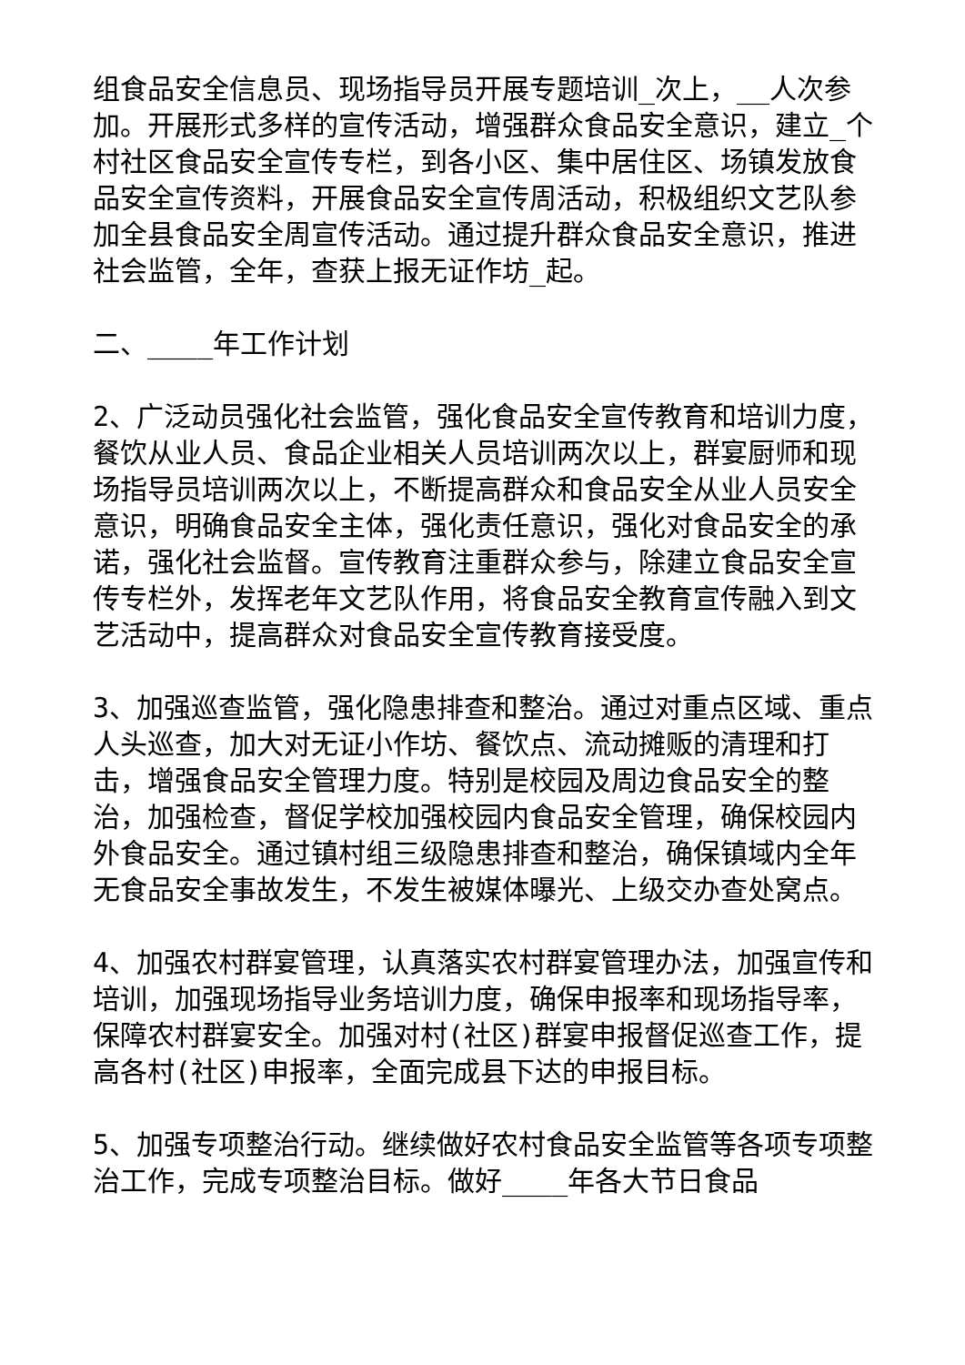组食品安全信息员、现场指导员开展专题培训_次上，__人次参加。开展形式多样的宣传活动，增强群众食品安全意识，建立_个村社区食品安全宣传专栏，到各小区、集中居住区、场镇发放食品安全宣传资料，开展食品安全宣传周活动，积极组织文艺队参加全县食品安全周宣传活动。通过提升群众食品安全意识，推进社会监管，全年，查获上报无证作坊_起。
二、____年工作计划
2、广泛动员强化社会监管，强化食品安全宣传教育和培训力度，餐饮从业人员、食品企业相关人员培训两次以上，群宴厨师和现场指导员培训两次以上，不断提高群众和食品安全从业人员安全意识，明确食品安全主体，强化责任意识，强化对食品安全的承诺，强化社会监督。宣传教育注重群众参与，除建立食品安全宣传专栏外，发挥老年文艺队作用，将食品安全教育宣传融入到文艺活动中，提高群众对食品安全宣传教育接受度。
3、加强巡查监管，强化隐患排查和整治。通过对重点区域、重点人头巡查，加大对无证小作坊、餐饮点、流动摊贩的清理和打击，增强食品安全管理力度。特别是校园及周边食品安全的整治，加强检查，督促学校加强校园内食品安全管理，确保校园内外食品安全。通过镇村组三级隐患排查和整治，确保镇域内全年无食品安全事故发生，不发生被媒体曝光、上级交办查处窝点。
4、加强农村群宴管理，认真落实农村群宴管理办法，加强宣传和培训，加强现场指导业务培训力度，确保申报率和现场指导率，保障农村群宴安全。加强对村(社区)群宴申报督促巡查工作，提高各村(社区)申报率，全面完成县下达的申报目标。
5、加强专项整治行动。继续做好农村食品安全监管等各项专项整治工作，完成专项整治目标。做好____年各大节日食品